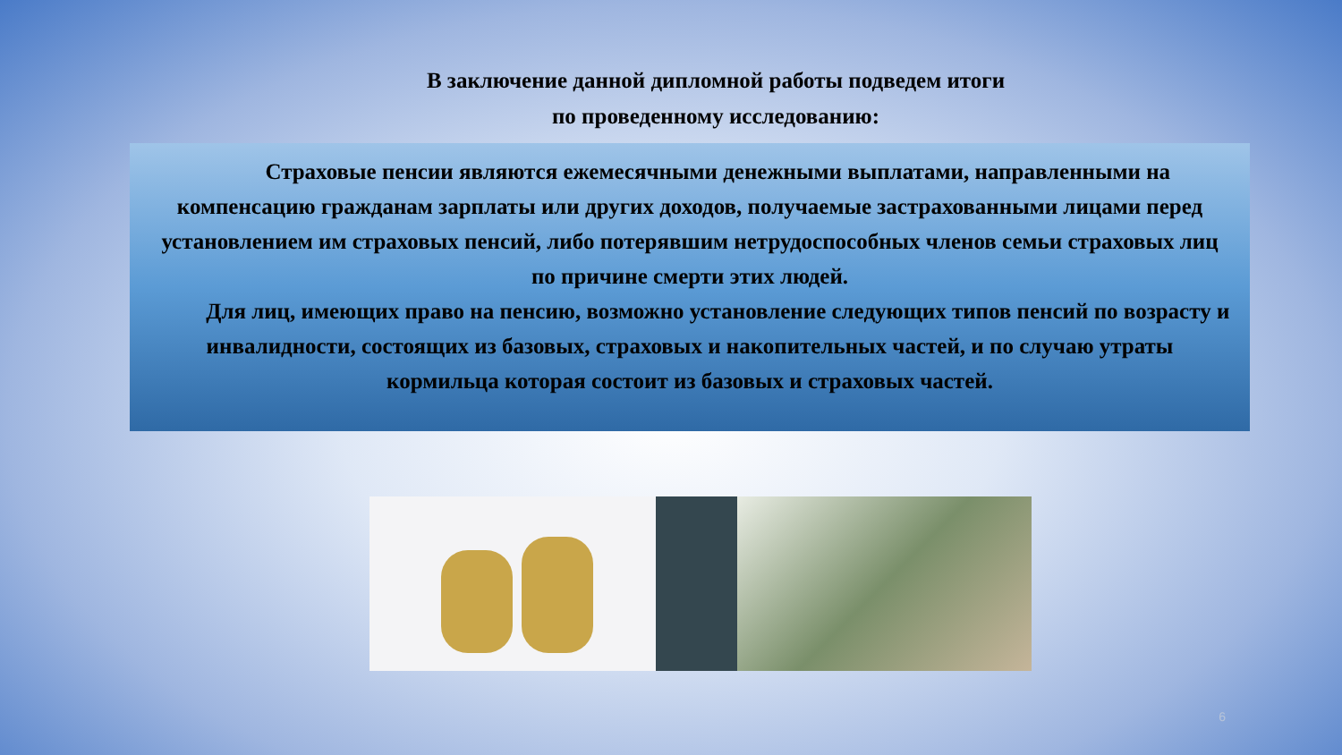В заключение данной дипломной работы подведем итоги
по проведенному исследованию:
Страховые пенсии являются ежемесячными денежными выплатами, направленными на компенсацию гражданам зарплаты или других доходов, получаемые застрахованными лицами перед установлением им страховых пенсий, либо потерявшим нетрудоспособных членов семьи страховых лиц по причине смерти этих людей.
Для лиц, имеющих право на пенсию, возможно установление следующих типов пенсий по возрасту и инвалидности, состоящих из базовых, страховых и накопительных частей, и по случаю утраты кормильца которая состоит из базовых и страховых частей.
6